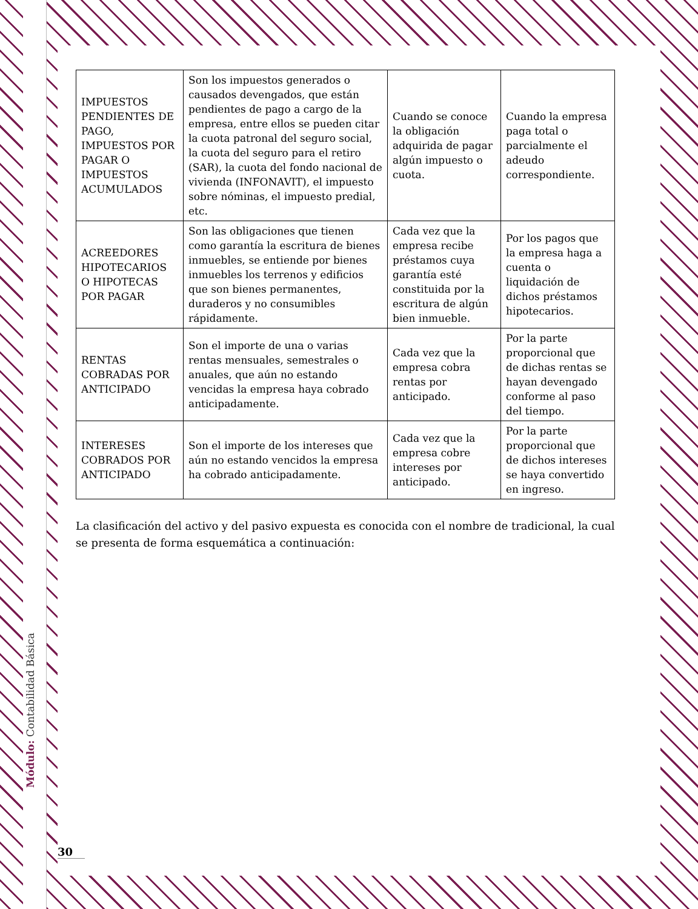Módulo: Contabilidad Básica
| IMPUESTOS PENDIENTES DE PAGO, IMPUESTOS POR PAGAR O IMPUESTOS ACUMULADOS | Son los impuestos generados o causados devengados, que están pendientes de pago a cargo de la empresa, entre ellos se pueden citar la cuota patronal del seguro social, la cuota del seguro para el retiro (SAR), la cuota del fondo nacional de vivienda (INFONAVIT), el impuesto sobre nóminas, el impuesto predial, etc. | Cuando se conoce la obligación adquirida de pagar algún impuesto o cuota. | Cuando la empresa paga total o parcialmente el adeudo correspondiente. |
| ACREEDORES HIPOTECARIOS O HIPOTECAS POR PAGAR | Son las obligaciones que tienen como garantía la escritura de bienes inmuebles, se entiende por bienes inmuebles los terrenos y edificios que son bienes permanentes, duraderos y no consumibles rápidamente. | Cada vez que la empresa recibe préstamos cuya garantía esté constituida por la escritura de algún bien inmueble. | Por los pagos que la empresa haga a cuenta o liquidación de dichos préstamos hipotecarios. |
| RENTAS COBRADAS POR ANTICIPADO | Son el importe de una o varias rentas mensuales, semestrales o anuales, que aún no estando vencidas la empresa haya cobrado anticipadamente. | Cada vez que la empresa cobra rentas por anticipado. | Por la parte proporcional que de dichas rentas se hayan devengado conforme al paso del tiempo. |
| INTERESES COBRADOS POR ANTICIPADO | Son el importe de los intereses que aún no estando vencidos la empresa ha cobrado anticipadamente. | Cada vez que la empresa cobre intereses por anticipado. | Por la parte proporcional que de dichos intereses se haya convertido en ingreso. |
La clasificación del activo y del pasivo expuesta es conocida con el nombre de tradicional, la cual se presenta de forma esquemática a continuación:
30